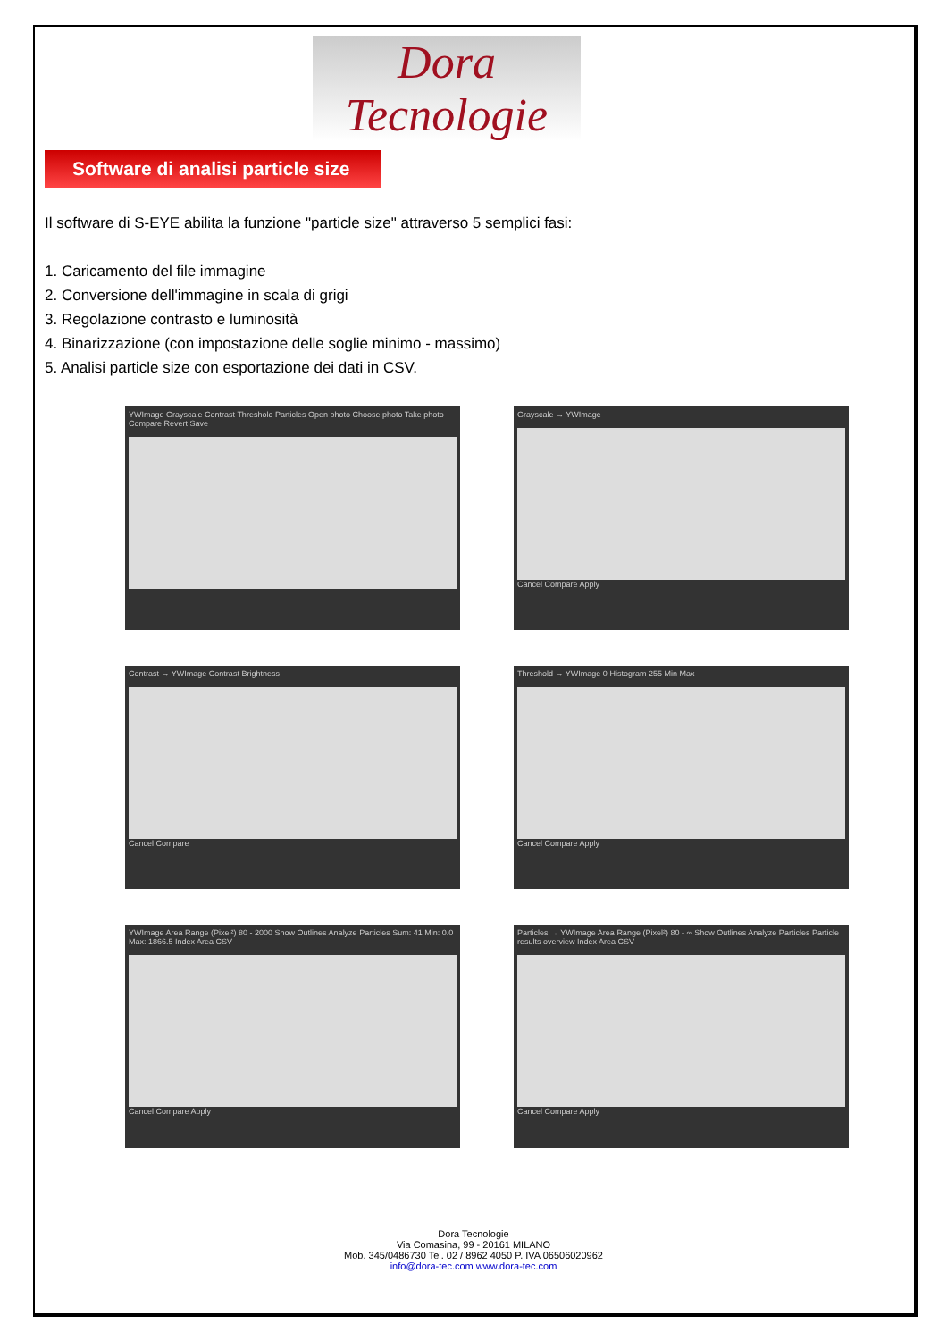Dora Tecnologie
Software di analisi particle size
Il software di S-EYE abilita la funzione "particle size" attraverso 5 semplici fasi:
1. Caricamento del file immagine
2. Conversione dell'immagine in scala di grigi
3. Regolazione contrasto e luminosità
4. Binarizzazione (con impostazione delle soglie minimo - massimo)
5. Analisi particle size con esportazione dei dati in CSV.
YWImage Grayscale Contrast Threshold Particles Open photo Choose photo Take photo Compare Revert Save
Grayscale → YWImage
Cancel Compare Apply
Contrast → YWImage Contrast Brightness
Cancel Compare
Threshold → YWImage 0 Histogram 255 Min Max
Cancel Compare Apply
YWImage Area Range (Pixel²) 80 - 2000 Show Outlines Analyze Particles Sum: 41 Min: 0.0 Max: 1866.5 Index Area CSV
Cancel Compare Apply
Particles → YWImage Area Range (Pixel²) 80 - ∞ Show Outlines Analyze Particles Particle results overview Index Area CSV
Cancel Compare Apply
Dora Tecnologie
Via Comasina, 99 - 20161 MILANO
Mob. 345/0486730 Tel. 02 / 8962 4050 P. IVA 06506020962
info@dora-tec.com www.dora-tec.com